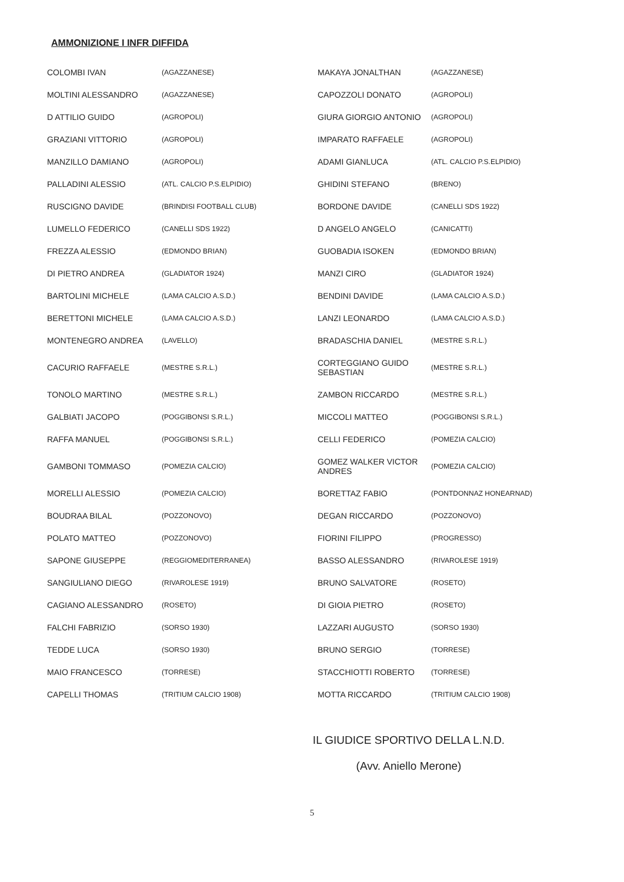AMMONIZIONE I INFR DIFFIDA
| COLOMBI IVAN | (AGAZZANESE) | MAKAYA JONALTHAN | (AGAZZANESE) |
| MOLTINI ALESSANDRO | (AGAZZANESE) | CAPOZZOLI DONATO | (AGROPOLI) |
| D ATTILIO GUIDO | (AGROPOLI) | GIURA GIORGIO ANTONIO | (AGROPOLI) |
| GRAZIANI VITTORIO | (AGROPOLI) | IMPARATO RAFFAELE | (AGROPOLI) |
| MANZILLO DAMIANO | (AGROPOLI) | ADAMI GIANLUCA | (ATL. CALCIO P.S.ELPIDIO) |
| PALLADINI ALESSIO | (ATL. CALCIO P.S.ELPIDIO) | GHIDINI STEFANO | (BRENO) |
| RUSCIGNO DAVIDE | (BRINDISI FOOTBALL CLUB) | BORDONE DAVIDE | (CANELLI SDS 1922) |
| LUMELLO FEDERICO | (CANELLI SDS 1922) | D ANGELO ANGELO | (CANICATTI) |
| FREZZA ALESSIO | (EDMONDO BRIAN) | GUOBADIA ISOKEN | (EDMONDO BRIAN) |
| DI PIETRO ANDREA | (GLADIATOR 1924) | MANZI CIRO | (GLADIATOR 1924) |
| BARTOLINI MICHELE | (LAMA CALCIO A.S.D.) | BENDINI DAVIDE | (LAMA CALCIO A.S.D.) |
| BERETTONI MICHELE | (LAMA CALCIO A.S.D.) | LANZI LEONARDO | (LAMA CALCIO A.S.D.) |
| MONTENEGRO ANDREA | (LAVELLO) | BRADASCHIA DANIEL | (MESTRE S.R.L.) |
| CACURIO RAFFAELE | (MESTRE S.R.L.) | CORTEGGIANO GUIDO SEBASTIAN | (MESTRE S.R.L.) |
| TONOLO MARTINO | (MESTRE S.R.L.) | ZAMBON RICCARDO | (MESTRE S.R.L.) |
| GALBIATI JACOPO | (POGGIBONSI S.R.L.) | MICCOLI MATTEO | (POGGIBONSI S.R.L.) |
| RAFFA MANUEL | (POGGIBONSI S.R.L.) | CELLI FEDERICO | (POMEZIA CALCIO) |
| GAMBONI TOMMASO | (POMEZIA CALCIO) | GOMEZ WALKER VICTOR ANDRES | (POMEZIA CALCIO) |
| MORELLI ALESSIO | (POMEZIA CALCIO) | BORETTAZ FABIO | (PONTDONNAZ HONEARNAD) |
| BOUDRAA BILAL | (POZZONOVO) | DEGAN RICCARDO | (POZZONOVO) |
| POLATO MATTEO | (POZZONOVO) | FIORINI FILIPPO | (PROGRESSO) |
| SAPONE GIUSEPPE | (REGGIOMEDITERRANEA) | BASSO ALESSANDRO | (RIVAROLESE 1919) |
| SANGIULIANO DIEGO | (RIVAROLESE 1919) | BRUNO SALVATORE | (ROSETO) |
| CAGIANO ALESSANDRO | (ROSETO) | DI GIOIA PIETRO | (ROSETO) |
| FALCHI FABRIZIO | (SORSO 1930) | LAZZARI AUGUSTO | (SORSO 1930) |
| TEDDE LUCA | (SORSO 1930) | BRUNO SERGIO | (TORRESE) |
| MAIO FRANCESCO | (TORRESE) | STACCHIOTTI ROBERTO | (TORRESE) |
| CAPELLI THOMAS | (TRITIUM CALCIO 1908) | MOTTA RICCARDO | (TRITIUM CALCIO 1908) |
IL GIUDICE SPORTIVO DELLA L.N.D.
(Avv. Aniello Merone)
5